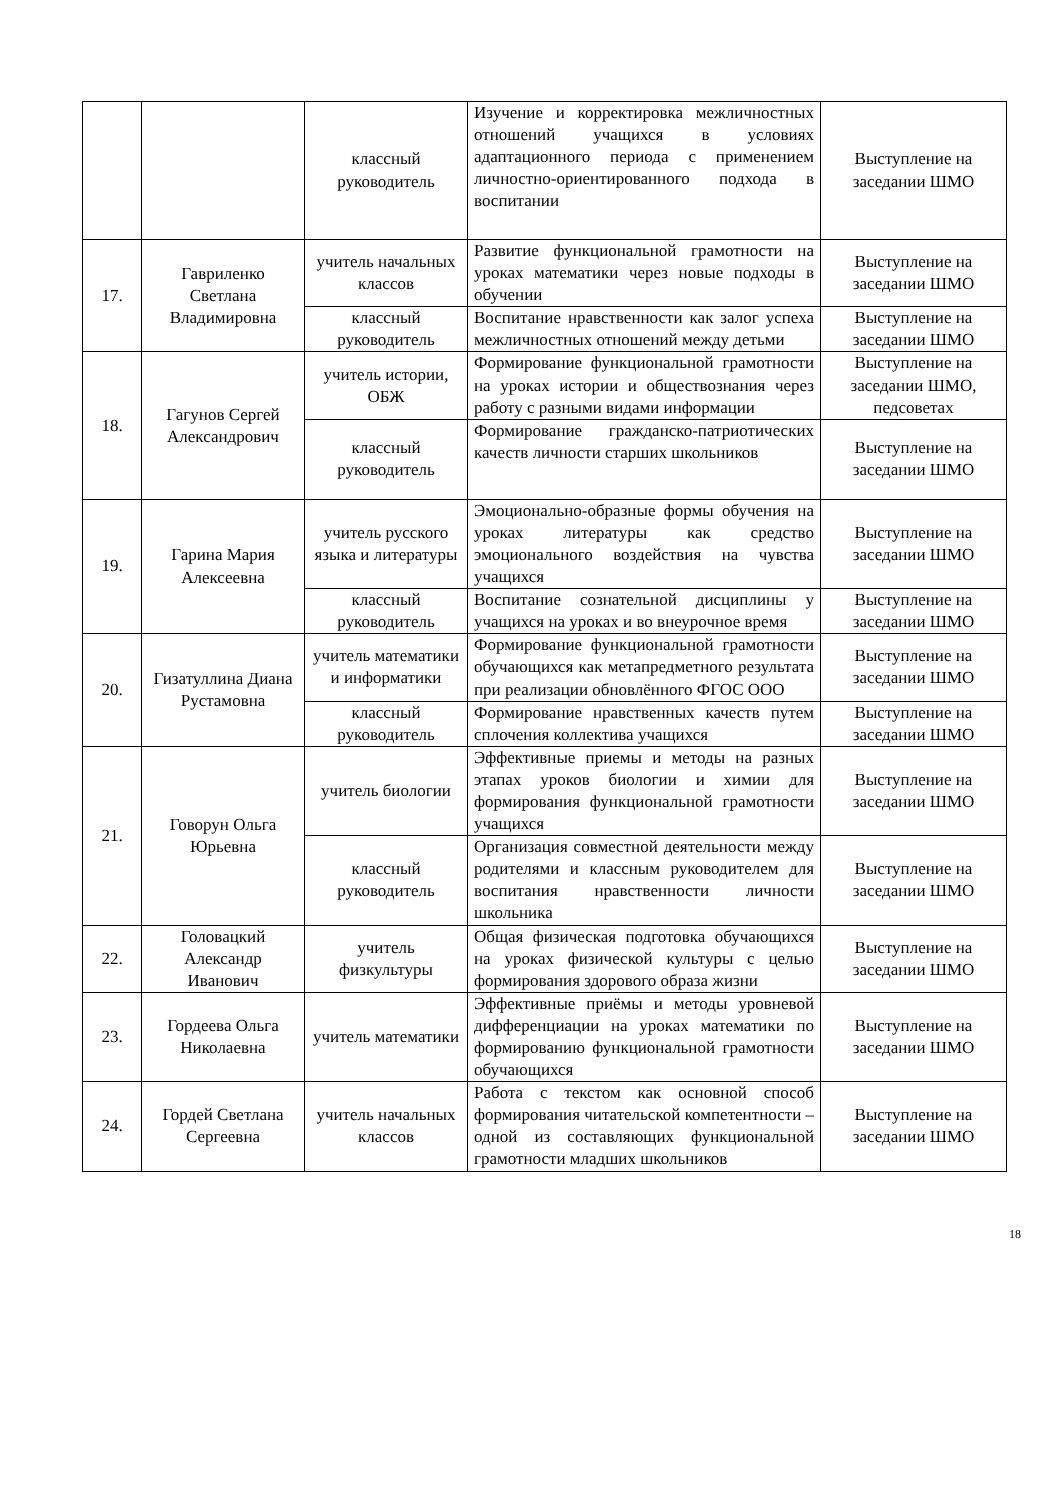| | | классный руководитель | Изучение и корректировка межличностных отношений учащихся в условиях адаптационного периода с применением личностно-ориентированного подхода в воспитании | Выступление на заседании ШМО |
| 17. | Гавриленко Светлана Владимировна | учитель начальных классов | Развитие функциональной грамотности на уроках математики через новые подходы в обучении | Выступление на заседании ШМО |
| | | классный руководитель | Воспитание нравственности как залог успеха межличностных отношений между детьми | Выступление на заседании ШМО |
| 18. | Гагунов Сергей Александрович | учитель истории, ОБЖ | Формирование функциональной грамотности на уроках истории и обществознания через работу с разными видами информации | Выступление на заседании ШМО, педсоветах |
| | | классный руководитель | Формирование гражданско-патриотических качеств личности старших школьников | Выступление на заседании ШМО |
| 19. | Гарина Мария Алексеевна | учитель русского языка и литературы | Эмоционально-образные формы обучения на уроках литературы как средство эмоционального воздействия на чувства учащихся | Выступление на заседании ШМО |
| | | классный руководитель | Воспитание сознательной дисциплины у учащихся на уроках и во внеурочное время | Выступление на заседании ШМО |
| 20. | Гизатуллина Диана Рустамовна | учитель математики и информатики | Формирование функциональной грамотности обучающихся как метапредметного результата при реализации обновлённого ФГОС ООО | Выступление на заседании ШМО |
| | | классный руководитель | Формирование нравственных качеств путем сплочения коллектива учащихся | Выступление на заседании ШМО |
| 21. | Говорун Ольга Юрьевна | учитель биологии | Эффективные приемы и методы на разных этапах уроков биологии и химии для формирования функциональной грамотности учащихся | Выступление на заседании ШМО |
| | | классный руководитель | Организация совместной деятельности между родителями и классным руководителем для воспитания нравственности личности школьника | Выступление на заседании ШМО |
| 22. | Головацкий Александр Иванович | учитель физкультуры | Общая физическая подготовка обучающихся на уроках физической культуры с целью формирования здорового образа жизни | Выступление на заседании ШМО |
| 23. | Гордеева Ольга Николаевна | учитель математики | Эффективные приёмы и методы уровневой дифференциации на уроках математики по формированию функциональной грамотности обучающихся | Выступление на заседании ШМО |
| 24. | Гордей Светлана Сергеевна | учитель начальных классов | Работа с текстом как основной способ формирования читательской компетентности – одной из составляющих функциональной грамотности младших школьников | Выступление на заседании ШМО |
18